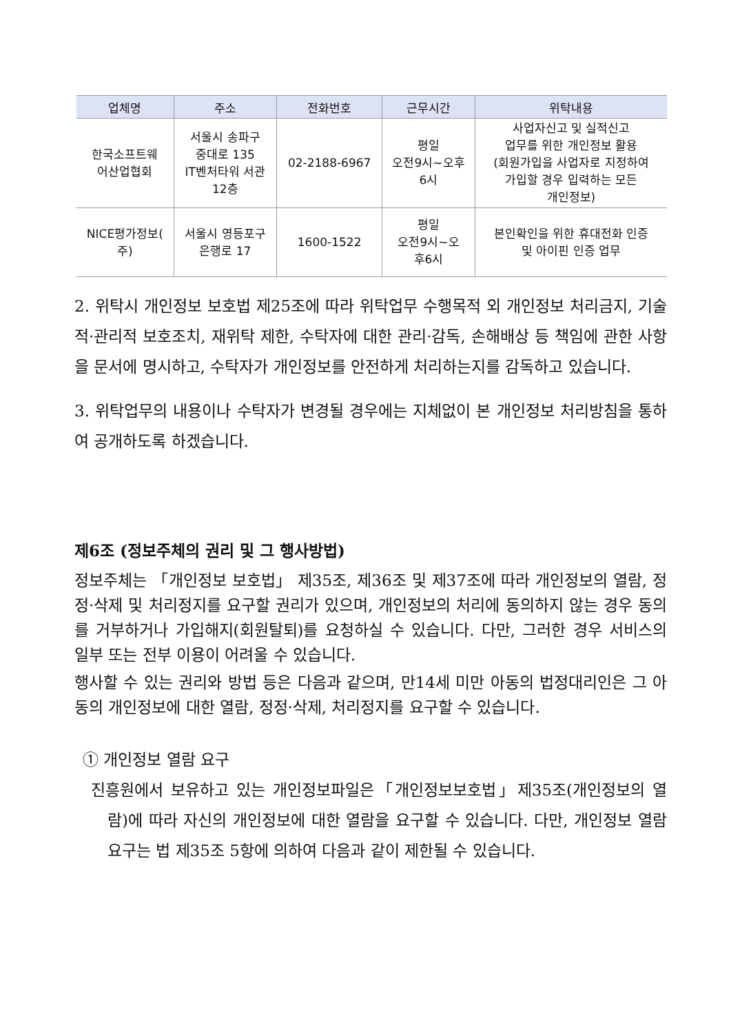| 업체명 | 주소 | 전화번호 | 근무시간 | 위탁내용 |
| --- | --- | --- | --- | --- |
| 한국소프트웨 어산업협회 | 서울시 송파구 중대로 135 IT벤처타워 서관 12층 | 02-2188-6967 | 평일 오전9시~오후 6시 | 사업자신고 및 실적신고 업무를 위한 개인정보 활용 (회원가입을 사업자로 지정하여 가입할 경우 입력하는 모든 개인정보) |
| NICE평가정보( 주) | 서울시 영등포구 은행로 17 | 1600-1522 | 평일 오전9시~오 후6시 | 본인확인을 위한 휴대전화 인증 및 아이핀 인증 업무 |
2. 위탁시 개인정보 보호법 제25조에 따라 위탁업무 수행목적 외 개인정보 처리금지, 기술적·관리적 보호조치, 재위탁 제한, 수탁자에 대한 관리·감독, 손해배상 등 책임에 관한 사항을 문서에 명시하고, 수탁자가 개인정보를 안전하게 처리하는지를 감독하고 있습니다.
3. 위탁업무의 내용이나 수탁자가 변경될 경우에는 지체없이 본 개인정보 처리방침을 통하여 공개하도록 하겠습니다.
제6조 (정보주체의 권리 및 그 행사방법)
정보주체는 「개인정보 보호법」 제35조, 제36조 및 제37조에 따라 개인정보의 열람, 정정·삭제 및 처리정지를 요구할 권리가 있으며, 개인정보의 처리에 동의하지 않는 경우 동의를 거부하거나 가입해지(회원탈퇴)를 요청하실 수 있습니다. 다만, 그러한 경우 서비스의 일부 또는 전부 이용이 어려울 수 있습니다.
행사할 수 있는 권리와 방법 등은 다음과 같으며, 만14세 미만 아동의 법정대리인은 그 아동의 개인정보에 대한 열람, 정정·삭제, 처리정지를 요구할 수 있습니다.
① 개인정보 열람 요구
진흥원에서 보유하고 있는 개인정보파일은「개인정보보호법」제35조(개인정보의 열람)에 따라 자신의 개인정보에 대한 열람을 요구할 수 있습니다. 다만, 개인정보 열람 요구는 법 제35조 5항에 의하여 다음과 같이 제한될 수 있습니다.